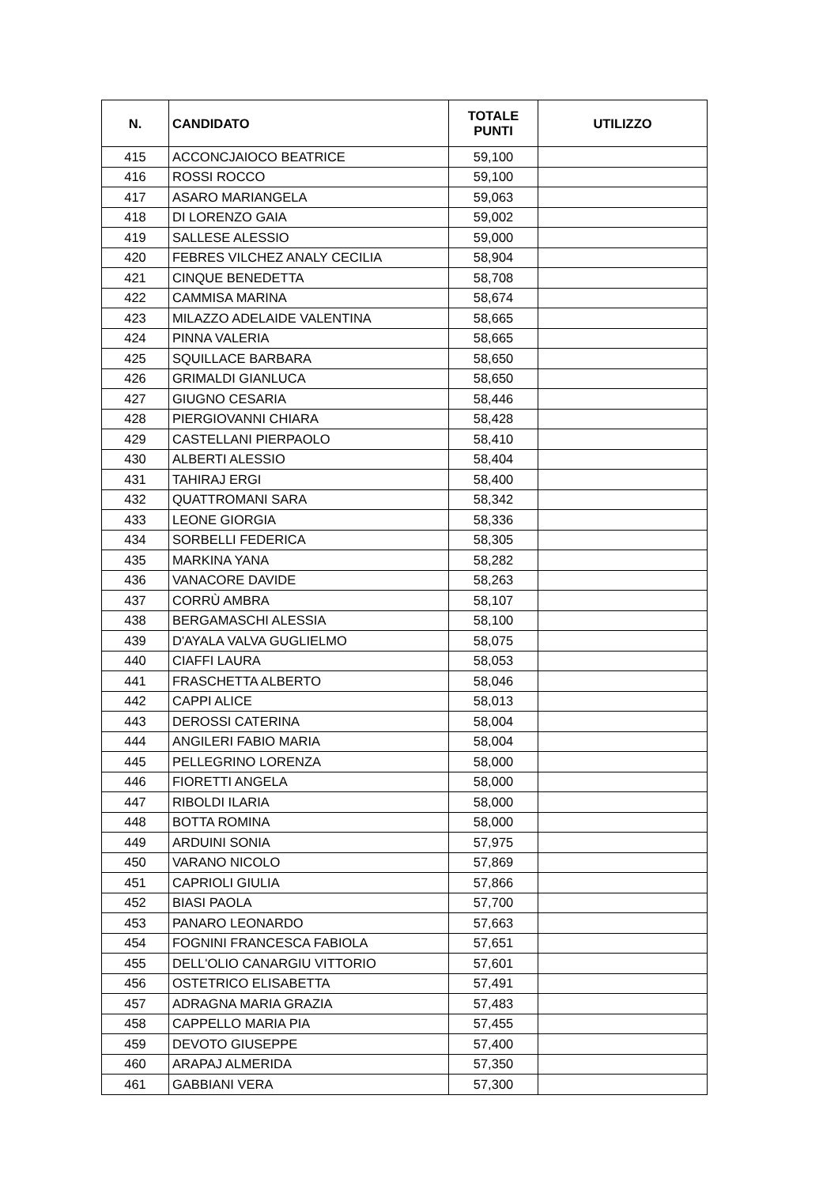| N. | CANDIDATO | TOTALE PUNTI | UTILIZZO |
| --- | --- | --- | --- |
| 415 | ACCONCJAIOCO BEATRICE | 59,100 | |
| 416 | ROSSI ROCCO | 59,100 | |
| 417 | ASARO MARIANGELA | 59,063 | |
| 418 | DI LORENZO GAIA | 59,002 | |
| 419 | SALLESE ALESSIO | 59,000 | |
| 420 | FEBRES VILCHEZ ANALY CECILIA | 58,904 | |
| 421 | CINQUE BENEDETTA | 58,708 | |
| 422 | CAMMISA MARINA | 58,674 | |
| 423 | MILAZZO ADELAIDE VALENTINA | 58,665 | |
| 424 | PINNA VALERIA | 58,665 | |
| 425 | SQUILLACE BARBARA | 58,650 | |
| 426 | GRIMALDI GIANLUCA | 58,650 | |
| 427 | GIUGNO CESARIA | 58,446 | |
| 428 | PIERGIOVANNI CHIARA | 58,428 | |
| 429 | CASTELLANI PIERPAOLO | 58,410 | |
| 430 | ALBERTI ALESSIO | 58,404 | |
| 431 | TAHIRAJ ERGI | 58,400 | |
| 432 | QUATTROMANI SARA | 58,342 | |
| 433 | LEONE GIORGIA | 58,336 | |
| 434 | SORBELLI FEDERICA | 58,305 | |
| 435 | MARKINA YANA | 58,282 | |
| 436 | VANACORE DAVIDE | 58,263 | |
| 437 | CORRÙ AMBRA | 58,107 | |
| 438 | BERGAMASCHI ALESSIA | 58,100 | |
| 439 | D'AYALA VALVA GUGLIELMO | 58,075 | |
| 440 | CIAFFI LAURA | 58,053 | |
| 441 | FRASCHETTA ALBERTO | 58,046 | |
| 442 | CAPPI ALICE | 58,013 | |
| 443 | DEROSSI CATERINA | 58,004 | |
| 444 | ANGILERI FABIO MARIA | 58,004 | |
| 445 | PELLEGRINO LORENZA | 58,000 | |
| 446 | FIORETTI ANGELA | 58,000 | |
| 447 | RIBOLDI ILARIA | 58,000 | |
| 448 | BOTTA ROMINA | 58,000 | |
| 449 | ARDUINI SONIA | 57,975 | |
| 450 | VARANO NICOLO | 57,869 | |
| 451 | CAPRIOLI GIULIA | 57,866 | |
| 452 | BIASI PAOLA | 57,700 | |
| 453 | PANARO LEONARDO | 57,663 | |
| 454 | FOGNINI FRANCESCA FABIOLA | 57,651 | |
| 455 | DELL'OLIO CANARGIU VITTORIO | 57,601 | |
| 456 | OSTETRICO ELISABETTA | 57,491 | |
| 457 | ADRAGNA MARIA GRAZIA | 57,483 | |
| 458 | CAPPELLO MARIA PIA | 57,455 | |
| 459 | DEVOTO GIUSEPPE | 57,400 | |
| 460 | ARAPAJ ALMERIDA | 57,350 | |
| 461 | GABBIANI VERA | 57,300 | |